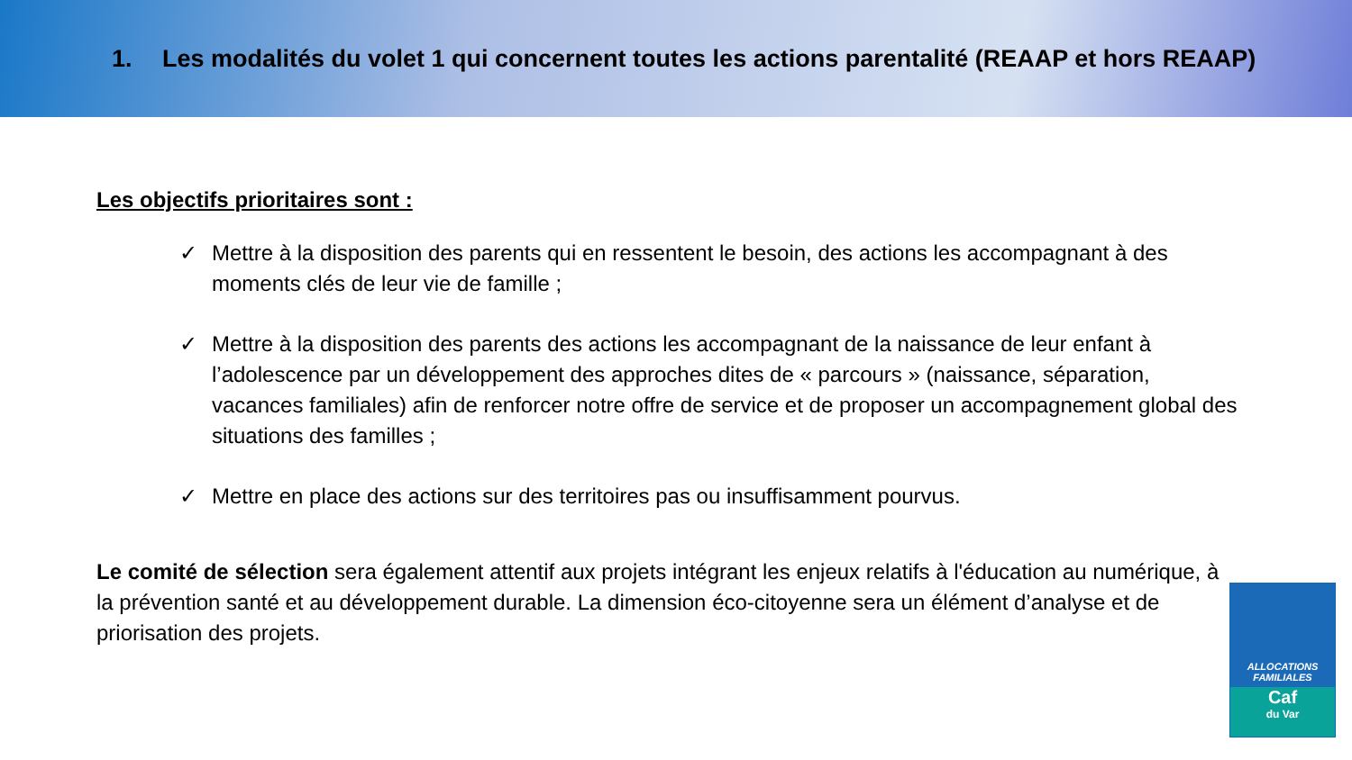1. Les modalités du volet 1 qui concernent toutes les actions parentalité (REAAP et hors REAAP)
Les objectifs prioritaires sont :
✓ Mettre à la disposition des parents qui en ressentent le besoin, des actions les accompagnant à des moments clés de leur vie de famille ;
✓ Mettre à la disposition des parents des actions les accompagnant de la naissance de leur enfant à l’adolescence par un développement des approches dites de « parcours » (naissance, séparation, vacances familiales) afin de renforcer notre offre de service et de proposer un accompagnement global des situations des familles ;
✓ Mettre en place des actions sur des territoires pas ou insuffisamment pourvus.
Le comité de sélection sera également attentif aux projets intégrant les enjeux relatifs à l'éducation au numérique, à la prévention santé et au développement durable. La dimension éco-citoyenne sera un élément d’analyse et de priorisation des projets.
ALLOCATIONS
FAMILIALES
Caf
du Var